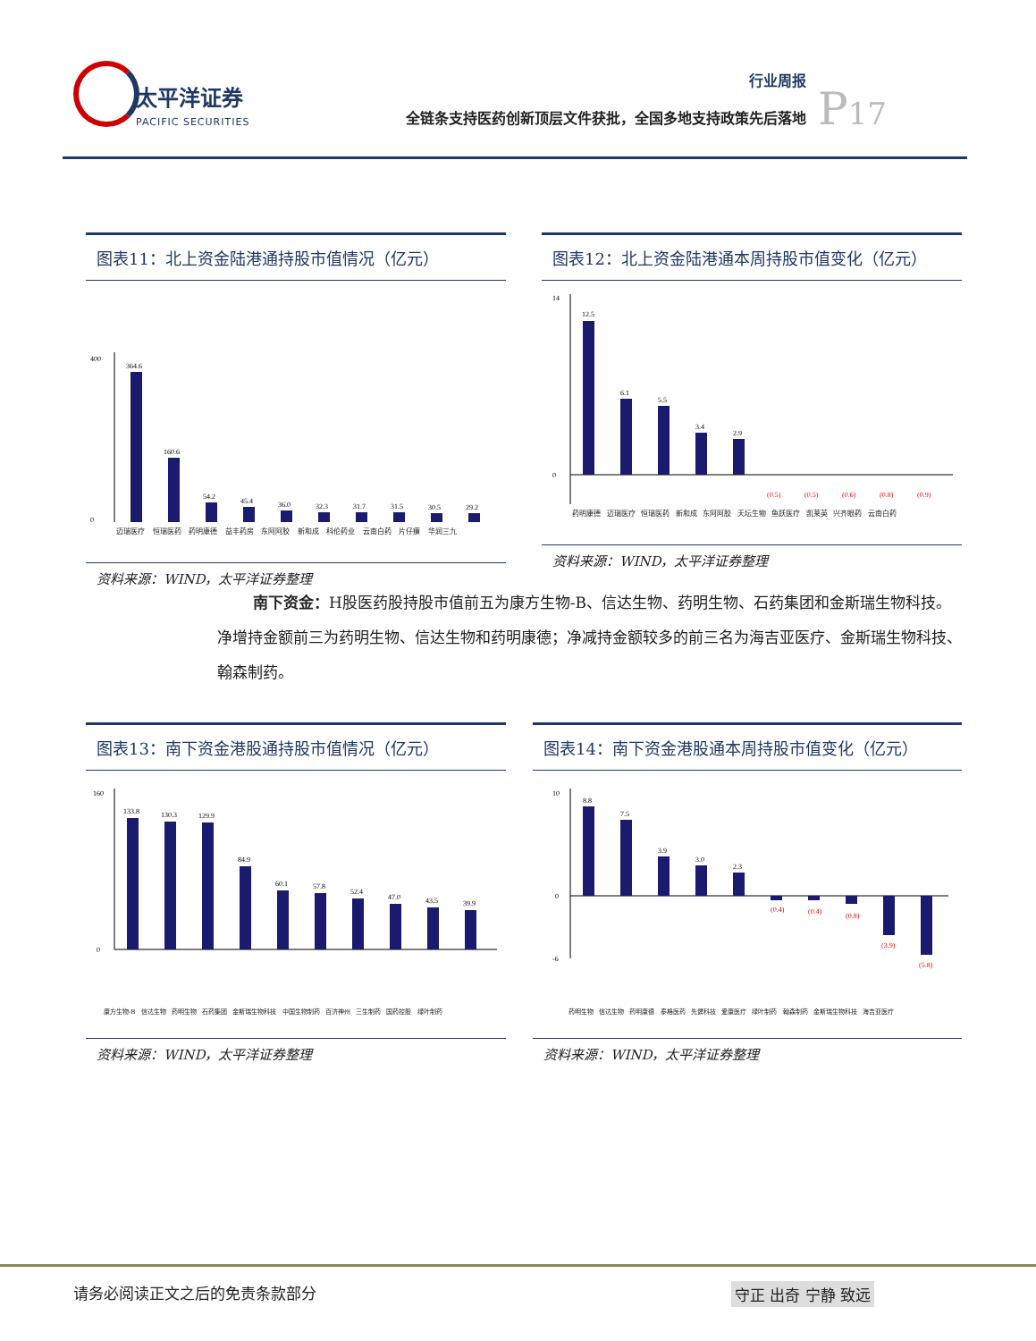太平洋证券
PACIFIC SECURITIES
行业周报
全链条支持医药创新顶层文件获批，全国多地支持政策先后落地
P17
图表11：北上资金陆港通持股市值情况（亿元）
400
0
364.6
160.6
54.2
45.4
36.0
32.3
31.7
31.5
30.5
29.2
迈瑞医疗 恒瑞医药 药明康德 益丰药房 东阿阿胶 新和成 科伦药业 云南白药 片仔癀 华润三九
资料来源：WIND，太平洋证券整理
图表12：北上资金陆港通本周持股市值变化（亿元）
14
0
12.5
6.1
5.5
3.4
2.9
(0.5)
(0.5)
(0.6)
(0.8)
(0.9)
药明康德 迈瑞医疗 恒瑞医药 新和成 东阿阿胶 天坛生物 鱼跃医疗 凯莱英 兴齐眼药 云南白药
资料来源：WIND，太平洋证券整理
南下资金：H股医药股持股市值前五为康方生物-B、信达生物、药明生物、石药集团和金斯瑞生物科技。净增持金额前三为药明生物、信达生物和药明康德；净减持金额较多的前三名为海吉亚医疗、金斯瑞生物科技、翰森制药。
图表13：南下资金港股通持股市值情况（亿元）
160
0
133.8
130.3
129.9
84.9
60.1
57.8
52.4
47.0
43.5
39.9
康方生物-B 信达生物 药明生物 石药集团 金斯瑞生物科技 中国生物制药 百济神州 三生制药 国药控股 绿叶制药
资料来源：WIND，太平洋证券整理
图表14：南下资金港股通本周持股市值变化（亿元）
10
0
-6
8.8
7.5
3.9
3.0
2.3
(0.4)
(0.4)
(0.8)
(3.9)
(5.8)
药明生物 信达生物 药明康德 泰格医药 先健科技 爱康医疗 绿叶制药 翰森制药 金斯瑞生物科技 海吉亚医疗
资料来源：WIND，太平洋证券整理
请务必阅读正文之后的免责条款部分 守正 出奇 宁静 致远